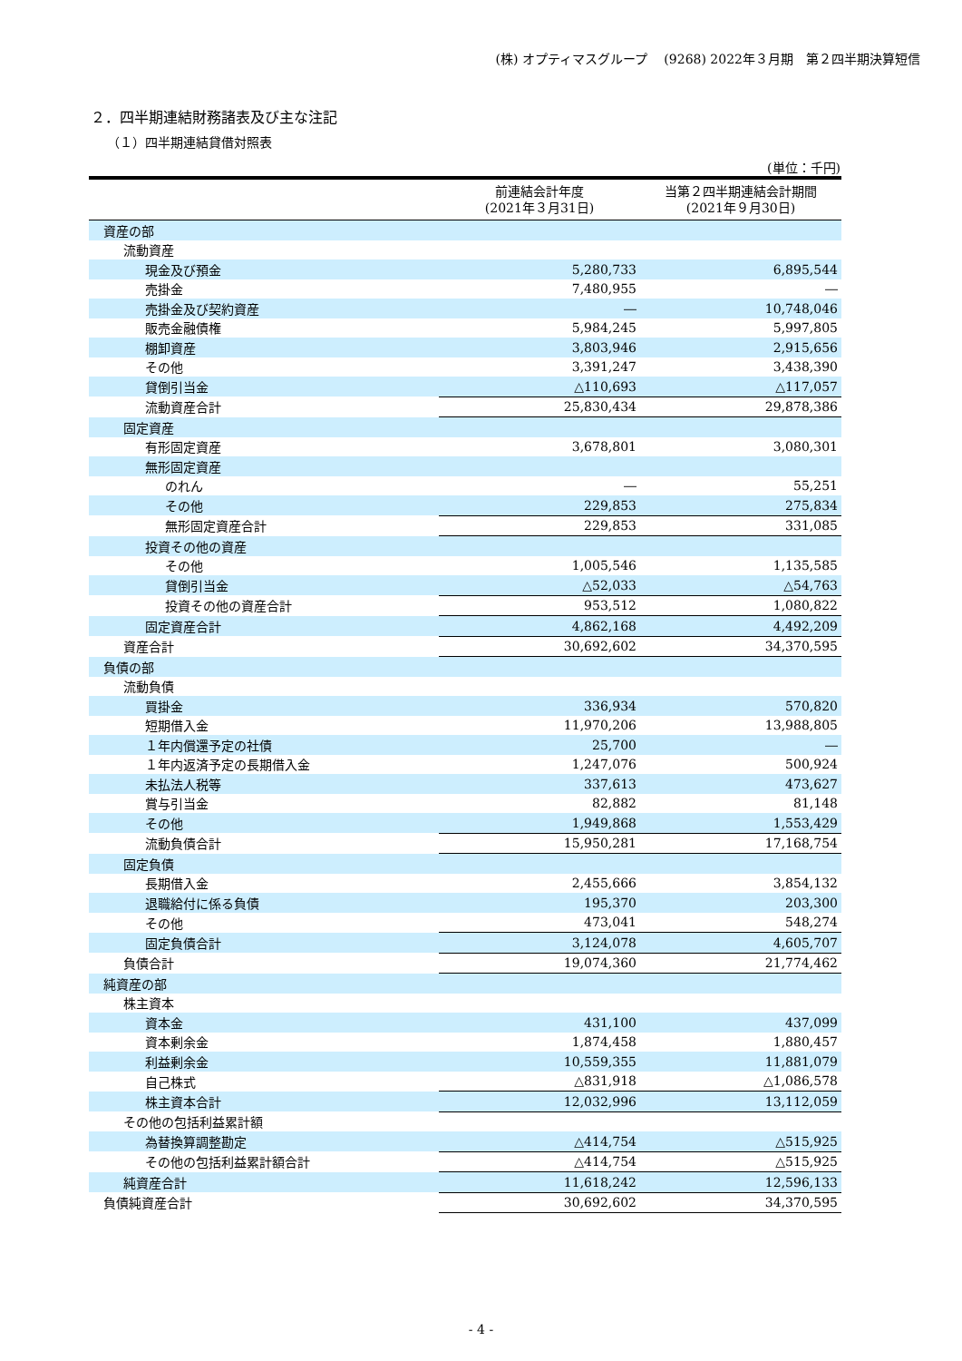(株) オプティマスグループ　 (9268) 2022年３月期　第２四半期決算短信
２．四半期連結財務諸表及び主な注記
（１）四半期連結貸借対照表
(単位：千円)
| | 前連結会計年度 (2021年３月31日) | 当第２四半期連結会計期間 (2021年９月30日) |
| --- | --- | --- |
| 資産の部 | | |
| 流動資産 | | |
| 現金及び預金 | 5,280,733 | 6,895,544 |
| 売掛金 | 7,480,955 | ― |
| 売掛金及び契約資産 | ― | 10,748,046 |
| 販売金融債権 | 5,984,245 | 5,997,805 |
| 棚卸資産 | 3,803,946 | 2,915,656 |
| その他 | 3,391,247 | 3,438,390 |
| 貸倒引当金 | △110,693 | △117,057 |
| 流動資産合計 | 25,830,434 | 29,878,386 |
| 固定資産 | | |
| 有形固定資産 | 3,678,801 | 3,080,301 |
| 無形固定資産 | | |
| のれん | ― | 55,251 |
| その他 | 229,853 | 275,834 |
| 無形固定資産合計 | 229,853 | 331,085 |
| 投資その他の資産 | | |
| その他 | 1,005,546 | 1,135,585 |
| 貸倒引当金 | △52,033 | △54,763 |
| 投資その他の資産合計 | 953,512 | 1,080,822 |
| 固定資産合計 | 4,862,168 | 4,492,209 |
| 資産合計 | 30,692,602 | 34,370,595 |
| 負債の部 | | |
| 流動負債 | | |
| 買掛金 | 336,934 | 570,820 |
| 短期借入金 | 11,970,206 | 13,988,805 |
| １年内償還予定の社債 | 25,700 | ― |
| １年内返済予定の長期借入金 | 1,247,076 | 500,924 |
| 未払法人税等 | 337,613 | 473,627 |
| 賞与引当金 | 82,882 | 81,148 |
| その他 | 1,949,868 | 1,553,429 |
| 流動負債合計 | 15,950,281 | 17,168,754 |
| 固定負債 | | |
| 長期借入金 | 2,455,666 | 3,854,132 |
| 退職給付に係る負債 | 195,370 | 203,300 |
| その他 | 473,041 | 548,274 |
| 固定負債合計 | 3,124,078 | 4,605,707 |
| 負債合計 | 19,074,360 | 21,774,462 |
| 純資産の部 | | |
| 株主資本 | | |
| 資本金 | 431,100 | 437,099 |
| 資本剰余金 | 1,874,458 | 1,880,457 |
| 利益剰余金 | 10,559,355 | 11,881,079 |
| 自己株式 | △831,918 | △1,086,578 |
| 株主資本合計 | 12,032,996 | 13,112,059 |
| その他の包括利益累計額 | | |
| 為替換算調整勘定 | △414,754 | △515,925 |
| その他の包括利益累計額合計 | △414,754 | △515,925 |
| 純資産合計 | 11,618,242 | 12,596,133 |
| 負債純資産合計 | 30,692,602 | 34,370,595 |
- 4 -